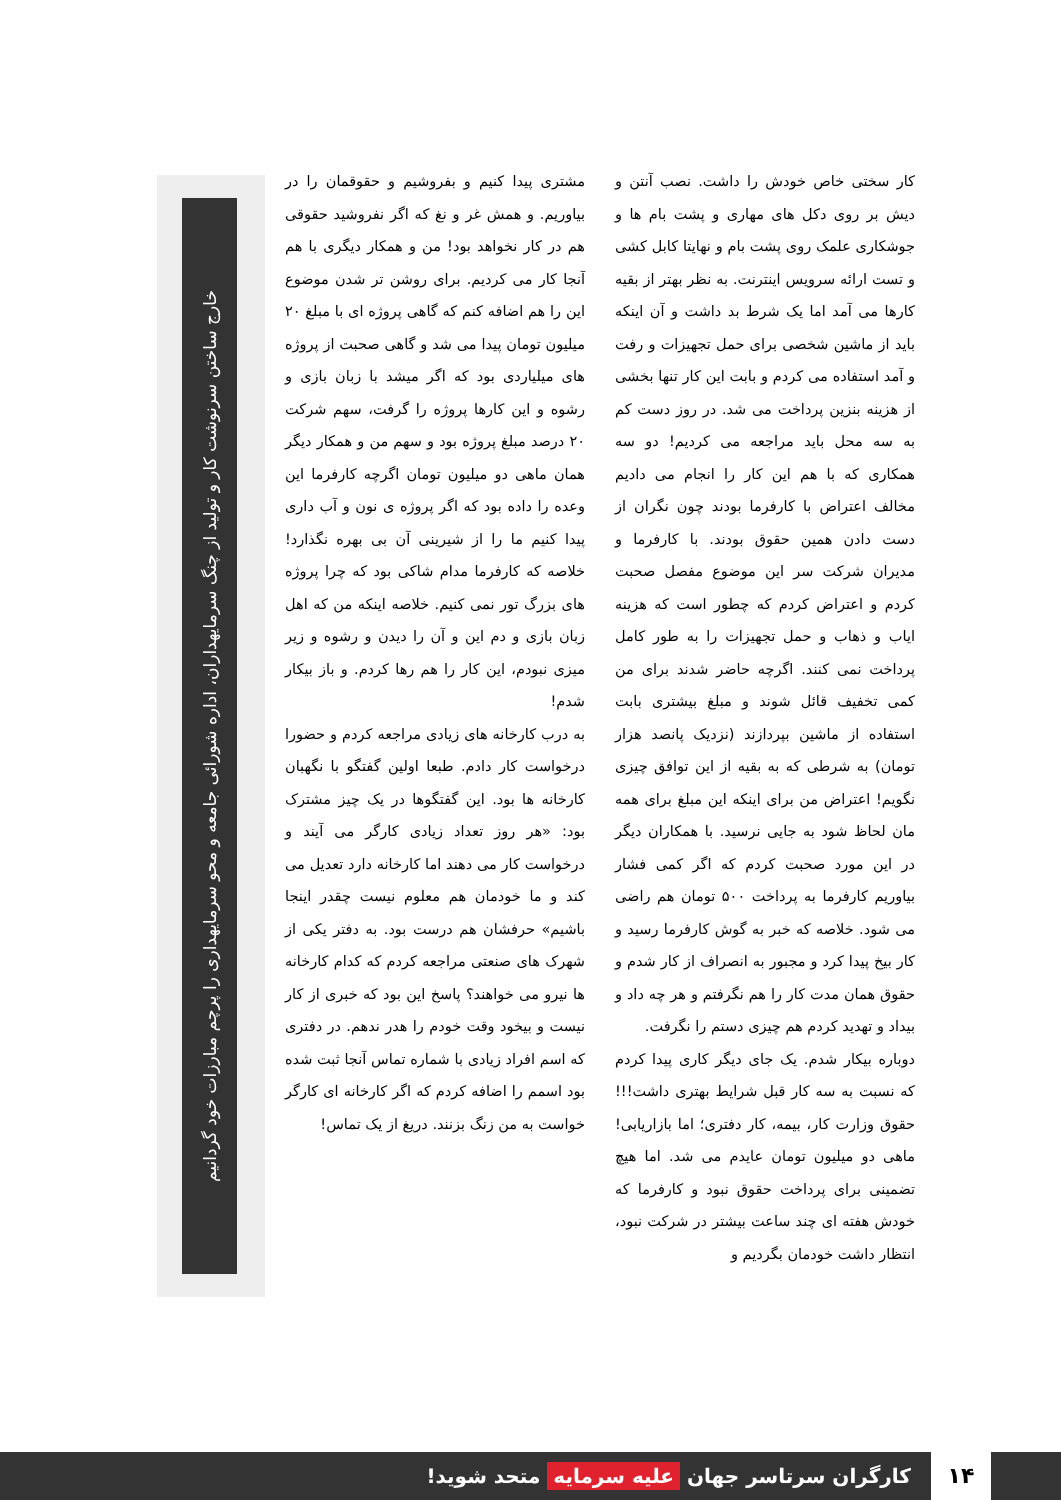کار سختی خاص خودش را داشت. نصب آنتن و دیش بر روی دکل های مهاری و پشت بام ها و جوشکاری علمک روی پشت بام و نهایتا کابل کشی و تست ارائه سرویس اینترنت. به نظر بهتر از بقیه کارها می آمد اما یک شرط بد داشت و آن اینکه باید از ماشین شخصی برای حمل تجهیزات و رفت و آمد استفاده می کردم و بابت این کار تنها بخشی از هزینه بنزین پرداخت می شد. در روز دست کم به سه محل باید مراجعه می کردیم! دو سه همکاری که با هم این کار را انجام می دادیم مخالف اعتراض با کارفرما بودند چون نگران از دست دادن همین حقوق بودند. با کارفرما و مدیران شرکت سر این موضوع مفصل صحبت کردم و اعتراض کردم که چطور است که هزینه ایاب و ذهاب و حمل تجهیزات را به طور کامل پرداخت نمی کنند. اگرچه حاضر شدند برای من کمی تخفیف قائل شوند و مبلغ بیشتری بابت استفاده از ماشین بپردازند (نزدیک پانصد هزار تومان) به شرطی که به بقیه از این توافق چیزی نگویم! اعتراض من برای اینکه این مبلغ برای همه مان لحاظ شود به جایی نرسید. با همکاران دیگر در این مورد صحبت کردم که اگر کمی فشار بیاوریم کارفرما به پرداخت ۵۰۰ تومان هم راضی می شود. خلاصه که خبر به گوش کارفرما رسید و کار بیخ پیدا کرد و مجبور به انصراف از کار شدم و حقوق همان مدت کار را هم نگرفتم و هر چه داد و بیداد و تهدید کردم هم چیزی دستم را نگرفت.
دوباره بیکار شدم. یک جای دیگر کاری پیدا کردم که نسبت به سه کار قبل شرایط بهتری داشت!!! حقوق وزارت کار، بیمه، کار دفتری؛ اما بازاریابی! ماهی دو میلیون تومان عایدم می شد. اما هیچ تضمینی برای پرداخت حقوق نبود و کارفرما که خودش هفته ای چند ساعت بیشتر در شرکت نبود، انتظار داشت خودمان بگردیم و
مشتری پیدا کنیم و بفروشیم و حقوقمان را در بیاوریم. و همش غر و نغ که اگر نفروشید حقوقی هم در کار نخواهد بود! من و همکار دیگری با هم آنجا کار می کردیم. برای روشن تر شدن موضوع این را هم اضافه کنم که گاهی پروژه ای با مبلغ ۲۰ میلیون تومان پیدا می شد و گاهی صحبت از پروژه های میلیاردی بود که اگر میشد با زبان بازی و رشوه و این کارها پروژه را گرفت، سهم شرکت ۲۰ درصد مبلغ پروژه بود و سهم من و همکار دیگر همان ماهی دو میلیون تومان اگرچه کارفرما این وعده را داده بود که اگر پروژه ی نون و آب داری پیدا کنیم ما را از شیرینی آن بی بهره نگذارد! خلاصه که کارفرما مدام شاکی بود که چرا پروژه های بزرگ تور نمی کنیم. خلاصه اینکه من که اهل زبان بازی و دم این و آن را دیدن و رشوه و زیر میزی نبودم، این کار را هم رها کردم. و باز بیکار شدم!
به درب کارخانه های زیادی مراجعه کردم و حضورا درخواست کار دادم. طبعا اولین گفتگو با نگهبان کارخانه ها بود. این گفتگوها در یک چیز مشترک بود: «هر روز تعداد زیادی کارگر می آیند و درخواست کار می دهند اما کارخانه دارد تعدیل می کند و ما خودمان هم معلوم نیست چقدر اینجا باشیم» حرفشان هم درست بود. به دفتر یکی از شهرک های صنعتی مراجعه کردم که کدام کارخانه ها نیرو می خواهند؟ پاسخ این بود که خبری از کار نیست و بیخود وقت خودم را هدر ندهم. در دفتری که اسم افراد زیادی با شماره تماس آنجا ثبت شده بود اسمم را اضافه کردم که اگر کارخانه ای کارگر خواست به من زنگ بزنند. دریغ از یک تماس!
خارج ساختن سرنوشت کار و تولید از چنگ سرمایهداران، اداره شورائی جامعه و محو سرمایهداری را پرچم مبارزات خود گردانیم
۱۴
کارگران سرتاسر جهان علیه سرمایه متحد شوید!